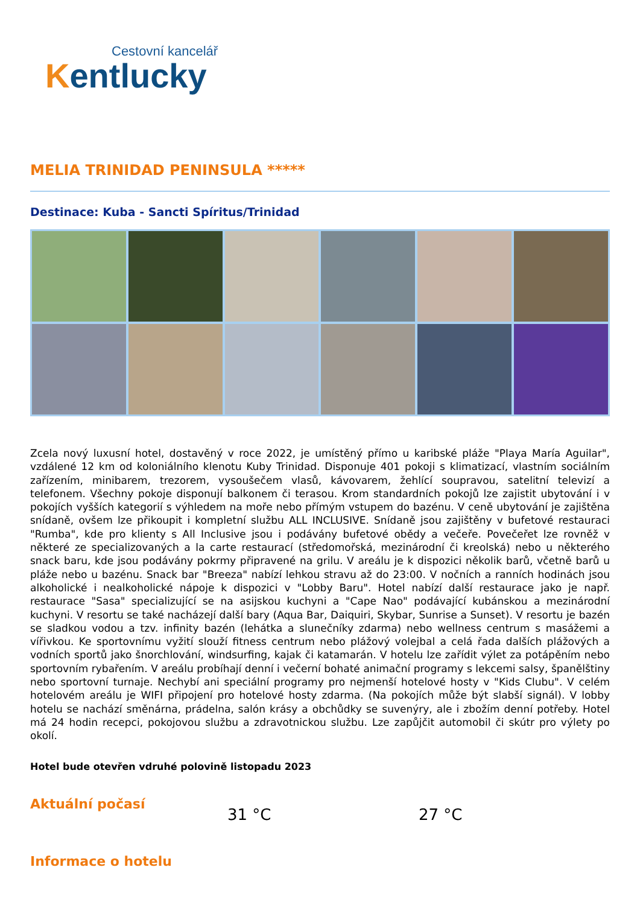Cestovní kancelář
Kentlucky
MELIA TRINIDAD PENINSULA *****
Destinace: Kuba - Sancti Spíritus/Trinidad
Zcela nový luxusní hotel, dostavěný v roce 2022, je umístěný přímo u karibské pláže "Playa María Aguilar", vzdálené 12 km od koloniálního klenotu Kuby Trinidad. Disponuje 401 pokoji s klimatizací, vlastním sociálním zařízením, minibarem, trezorem, vysoušečem vlasů, kávovarem, žehlící soupravou, satelitní televizí a telefonem. Všechny pokoje disponují balkonem či terasou. Krom standardních pokojů lze zajistit ubytování i v pokojích vyšších kategorií s výhledem na moře nebo přímým vstupem do bazénu. V ceně ubytování je zajištěna snídaně, ovšem lze přikoupit i kompletní službu ALL INCLUSIVE. Snídaně jsou zajištěny v bufetové restauraci "Rumba", kde pro klienty s All Inclusive jsou i podávány bufetové obědy a večeře. Povečeřet lze rovněž v některé ze specializovaných a la carte restaurací (středomořská, mezinárodní či kreolská) nebo u některého snack baru, kde jsou podávány pokrmy připravené na grilu. V areálu je k dispozici několik barů, včetně barů u pláže nebo u bazénu. Snack bar "Breeza" nabízí lehkou stravu až do 23:00. V nočních a ranních hodinách jsou alkoholické i nealkoholické nápoje k dispozici v "Lobby Baru". Hotel nabízí další restaurace jako je např. restaurace "Sasa" specializující se na asijskou kuchyni a "Cape Nao" podávající kubánskou a mezinárodní kuchyni. V resortu se také nacházejí další bary (Aqua Bar, Daiquiri, Skybar, Sunrise a Sunset). V resortu je bazén se sladkou vodou a tzv. infinity bazén (lehátka a slunečníky zdarma) nebo wellness centrum s masážemi a vířivkou. Ke sportovnímu vyžití slouží fitness centrum nebo plážový volejbal a celá řada dalších plážových a vodních sportů jako šnorchlování, windsurfing, kajak či katamarán. V hotelu lze zařídit výlet za potápěním nebo sportovním rybařením. V areálu probíhají denní i večerní bohaté animační programy s lekcemi salsy, španělštiny nebo sportovní turnaje. Nechybí ani speciální programy pro nejmenší hotelové hosty v "Kids Clubu". V celém hotelovém areálu je WIFI připojení pro hotelové hosty zdarma. (Na pokojích může být slabší signál). V lobby hotelu se nachází směnárna, prádelna, salón krásy a obchůdky se suvenýry, ale i zbožím denní potřeby. Hotel má 24 hodin recepci, pokojovou službu a zdravotnickou službu. Lze zapůjčit automobil či skútr pro výlety po okolí.
Hotel bude otevřen vdruhé polovině listopadu 2023
Aktuální počasí
31 °C 27 °C
Informace o hotelu